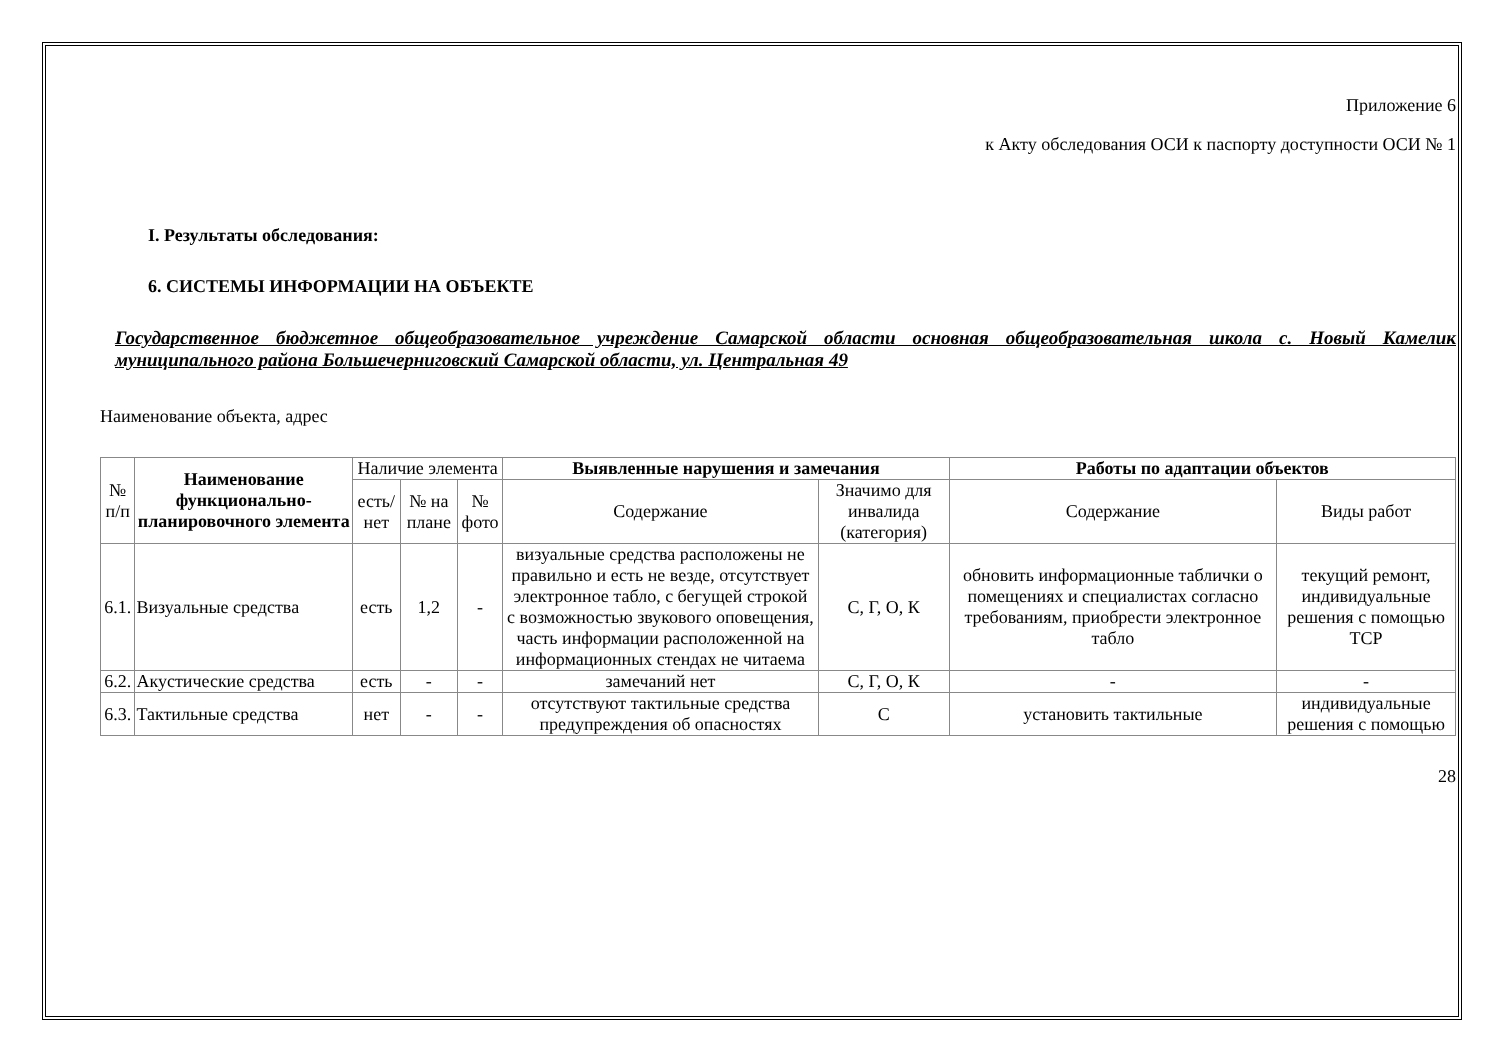Приложение 6
к Акту обследования ОСИ к паспорту доступности ОСИ № 1
I. Результаты обследования:
6. СИСТЕМЫ ИНФОРМАЦИИ НА ОБЪЕКТЕ
Государственное бюджетное общеобразовательное учреждение Самарской области основная общеобразовательная школа с. Новый Камелик муниципального района Большечерниговский Самарской области, ул. Центральная 49
Наименование объекта, адрес
| № п/п | Наименование функционально-планировочного элемента | Наличие элемента | | | Выявленные нарушения и замечания | | Работы по адаптации объектов | |
| --- | --- | --- | --- | --- | --- | --- | --- | --- |
| | | есть/ нет | № на плане | № фото | Содержание | Значимо для инвалида (категория) | Содержание | Виды работ |
| 6.1. | Визуальные средства | есть | 1,2 | - | визуальные средства расположены не правильно и есть не везде, отсутствует электронное табло, с бегущей строкой с возможностью звукового оповещения, часть информации расположенной на информационных стендах не читаема | С, Г, О, К | обновить информационные таблички о помещениях и специалистах согласно требованиям, приобрести электронное табло | текущий ремонт, индивидуальные решения с помощью ТСР |
| 6.2. | Акустические средства | есть | - | - | замечаний нет | С, Г, О, К | - | - |
| 6.3. | Тактильные средства | нет | - | - | отсутствуют тактильные средства предупреждения об опасностях | С | установить тактильные | индивидуальные решения с помощью |
28